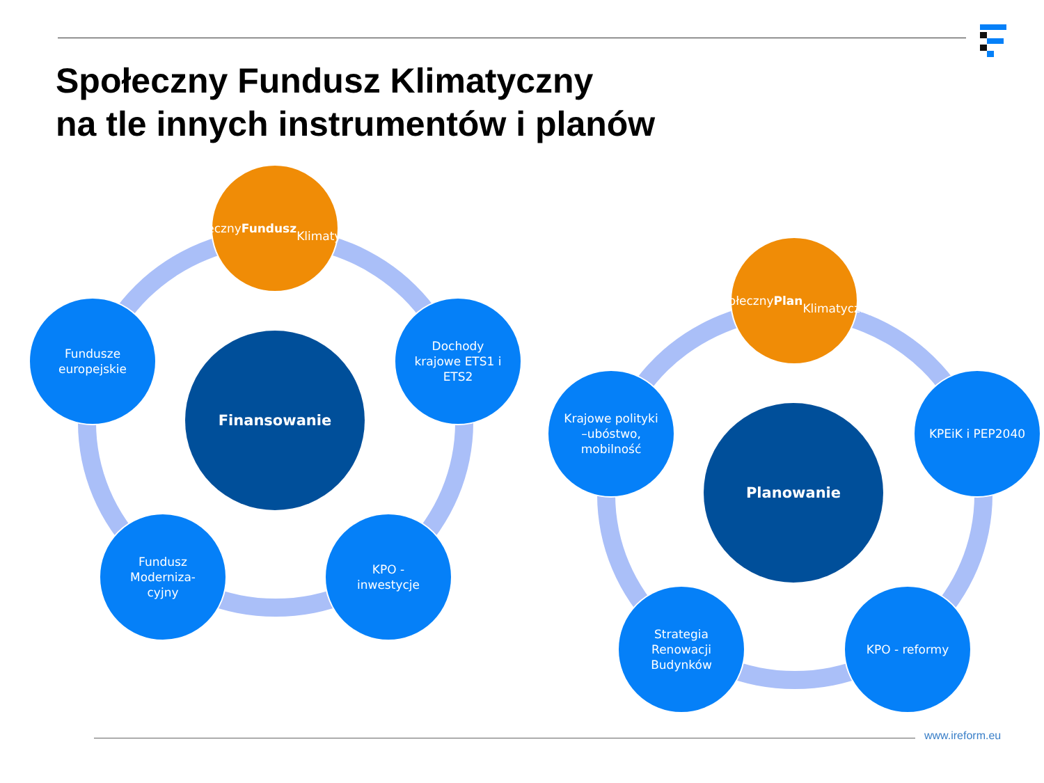Społeczny Fundusz Klimatyczny
na tle innych instrumentów i planów
Społeczny
Fundusz
Klimatyczny
Fundusze
europejskie
Finansowanie
Dochody
krajowe ETS1 i
ETS2
Fundusz
Moderniza-
cyjny
KPO -
inwestycje
Społeczny Plan
Klimatyczny
Krajowe polityki
–ubóstwo,
mobilność
Planowanie
KPEiK i PEP2040
Strategia
Renowacji
Budynków
KPO - reformy
www.ireform.eu